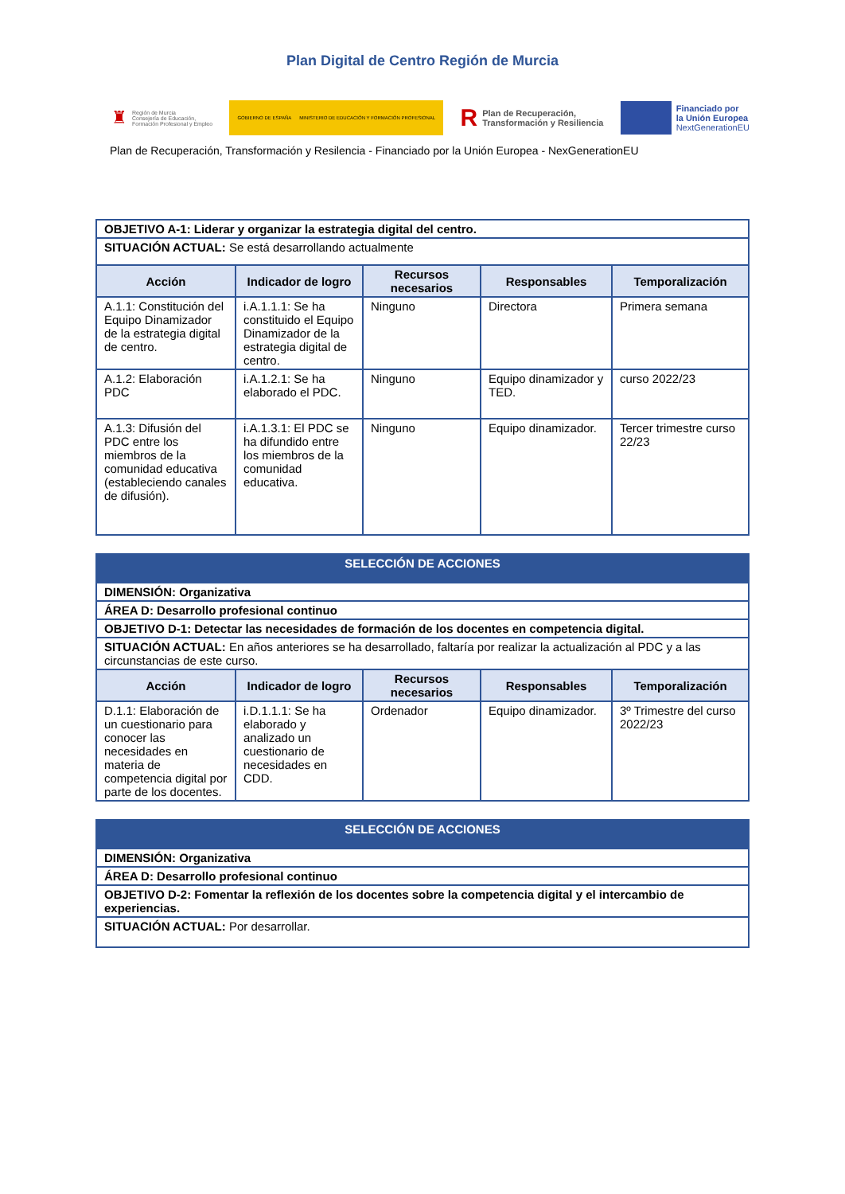Plan Digital de Centro Región de Murcia
♜ Región de Murcia
Consejería de Educación,
Formación Profesional y Empleo
GOBIERNO DE ESPAÑA MINISTERIO DE EDUCACIÓN Y FORMACIÓN PROFESIONAL
R Plan de Recuperación,
Transformación y Resiliencia
Financiado por
la Unión Europea
NextGenerationEU
Plan de Recuperación, Transformación y Resilencia - Financiado por la Unión Europea - NexGenerationEU
| OBJETIVO A-1: Liderar y organizar la estrategia digital del centro. | | | | |
| SITUACIÓN ACTUAL: Se está desarrollando actualmente | | | | |
| Acción | Indicador de logro | Recursos necesarios | Responsables | Temporalización |
| A.1.1: Constitución del Equipo Dinamizador de la estrategia digital de centro. | i.A.1.1.1: Se ha constituido el Equipo Dinamizador de la estrategia digital de centro. | Ninguno | Directora | Primera semana |
| A.1.2: Elaboración PDC | i.A.1.2.1: Se ha elaborado el PDC. | Ninguno | Equipo dinamizador y TED. | curso 2022/23 |
| A.1.3: Difusión del PDC entre los miembros de la comunidad educativa (estableciendo canales de difusión). | i.A.1.3.1: El PDC se ha difundido entre los miembros de la comunidad educativa. | Ninguno | Equipo dinamizador. | Tercer trimestre curso 22/23 |
| SELECCIÓN DE ACCIONES | | | | |
| DIMENSIÓN: Organizativa | | | | |
| ÁREA D: Desarrollo profesional continuo | | | | |
| OBJETIVO D-1: Detectar las necesidades de formación de los docentes en competencia digital. | | | | |
| SITUACIÓN ACTUAL: En años anteriores se ha desarrollado, faltaría por realizar la actualización al PDC y a las circunstancias de este curso. | | | | |
| Acción | Indicador de logro | Recursos necesarios | Responsables | Temporalización |
| D.1.1: Elaboración de un cuestionario para conocer las necesidades en materia de competencia digital por parte de los docentes. | i.D.1.1.1: Se ha elaborado y analizado un cuestionario de necesidades en CDD. | Ordenador | Equipo dinamizador. | 3º Trimestre del curso 2022/23 |
| SELECCIÓN DE ACCIONES |
| DIMENSIÓN: Organizativa |
| ÁREA D: Desarrollo profesional continuo |
| OBJETIVO D-2: Fomentar la reflexión de los docentes sobre la competencia digital y el intercambio de experiencias. |
| SITUACIÓN ACTUAL: Por desarrollar. |